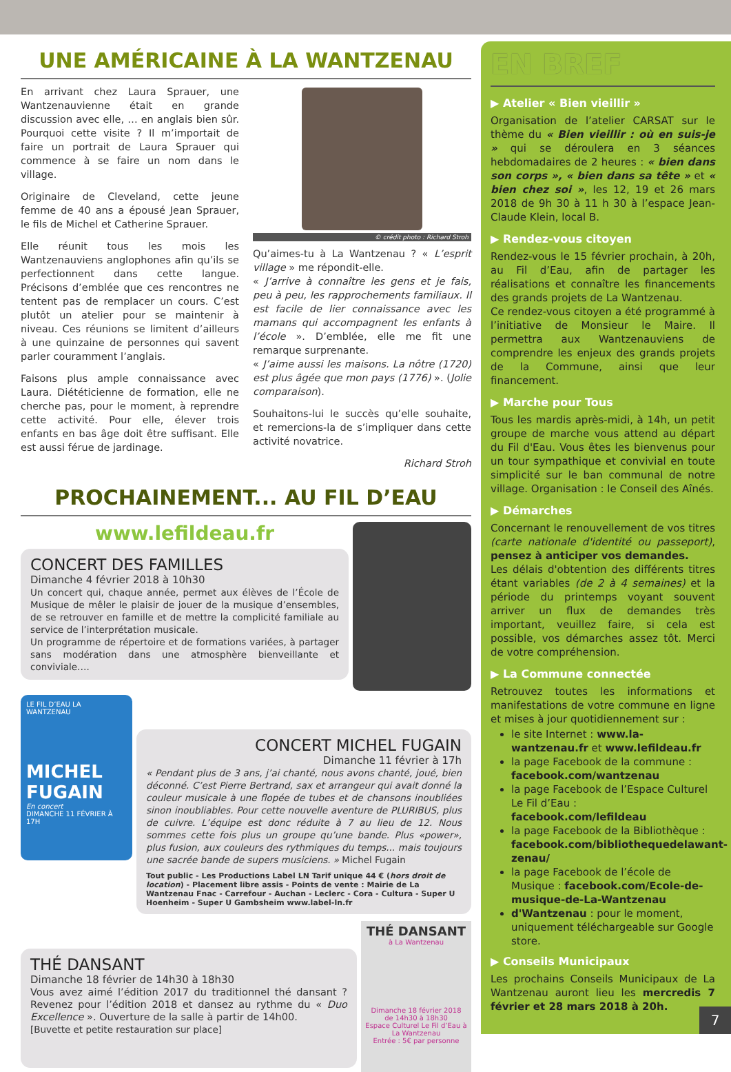UNE AMÉRICAINE À LA WANTZENAU
En arrivant chez Laura Sprauer, une Wantzenauvienne était en grande discussion avec elle, … en anglais bien sûr. Pourquoi cette visite ? Il m’importait de faire un portrait de Laura Sprauer qui commence à se faire un nom dans le village.
Originaire de Cleveland, cette jeune femme de 40 ans a épousé Jean Sprauer, le fils de Michel et Catherine Sprauer.
Elle réunit tous les mois les Wantzenauviens anglophones afin qu’ils se perfectionnent dans cette langue. Précisons d’emblée que ces rencontres ne tentent pas de remplacer un cours. C’est plutôt un atelier pour se maintenir à niveau. Ces réunions se limitent d’ailleurs à une quinzaine de personnes qui savent parler couramment l’anglais.
Faisons plus ample connaissance avec Laura. Diététicienne de formation, elle ne cherche pas, pour le moment, à reprendre cette activité. Pour elle, élever trois enfants en bas âge doit être suffisant. Elle est aussi férue de jardinage.
© crédit photo : Richard Stroh
Qu’aimes-tu à La Wantzenau ? « L’esprit village » me répondit-elle.
« J’arrive à connaître les gens et je fais, peu à peu, les rapprochements familiaux. Il est facile de lier connaissance avec les mamans qui accompagnent les enfants à l’école ». D’emblée, elle me fit une remarque surprenante.
« J’aime aussi les maisons. La nôtre (1720) est plus âgée que mon pays (1776) ». (Jolie comparaison).
Souhaitons-lui le succès qu’elle souhaite, et remercions-la de s’impliquer dans cette activité novatrice.
Richard Stroh
PROCHAINEMENT... AU FIL D’EAU
www.lefildeau.fr
CONCERT DES FAMILLES
Dimanche 4 février 2018 à 10h30
Un concert qui, chaque année, permet aux élèves de l’École de Musique de mêler le plaisir de jouer de la musique d’ensembles, de se retrouver en famille et de mettre la complicité familiale au service de l’interprétation musicale.
Un programme de répertoire et de formations variées, à partager sans modération dans une atmosphère bienveillante et conviviale….
LE FIL D’EAU LA WANTZENAU
MICHEL FUGAIN
En concert
DIMANCHE 11 FÉVRIER À 17H
CONCERT MICHEL FUGAIN
Dimanche 11 février à 17h
« Pendant plus de 3 ans, j’ai chanté, nous avons chanté, joué, bien déconné. C’est Pierre Bertrand, sax et arrangeur qui avait donné la couleur musicale à une flopée de tubes et de chansons inoubliées sinon inoubliables. Pour cette nouvelle aventure de PLURIBUS, plus de cuivre. L’équipe est donc réduite à 7 au lieu de 12. Nous sommes cette fois plus un groupe qu’une bande. Plus «power», plus fusion, aux couleurs des rythmiques du temps... mais toujours une sacrée bande de supers musiciens. » Michel Fugain
Tout public - Les Productions Label LN Tarif unique 44 € (hors droit de location) - Placement libre assis - Points de vente : Mairie de La Wantzenau Fnac - Carrefour - Auchan - Leclerc - Cora - Cultura - Super U Hoenheim - Super U Gambsheim www.label-ln.fr
THÉ DANSANT
Dimanche 18 février de 14h30 à 18h30
Vous avez aimé l’édition 2017 du traditionnel thé dansant ? Revenez pour l’édition 2018 et dansez au rythme du « Duo Excellence ». Ouverture de la salle à partir de 14h00.
[Buvette et petite restauration sur place]
THÉ DANSANT
à La Wantzenau
Dimanche 18 février 2018
de 14h30 à 18h30
Espace Culturel Le Fil d’Eau à La Wantzenau
Entrée : 5€ par personne
EN BREF
▶ Atelier « Bien vieillir »
Organisation de l’atelier CARSAT sur le thème du « Bien vieillir : où en suis-je » qui se déroulera en 3 séances hebdomadaires de 2 heures : « bien dans son corps », « bien dans sa tête » et « bien chez soi », les 12, 19 et 26 mars 2018 de 9h 30 à 11 h 30 à l’espace Jean-Claude Klein, local B.
▶ Rendez-vous citoyen
Rendez-vous le 15 février prochain, à 20h, au Fil d’Eau, afin de partager les réalisations et connaître les financements des grands projets de La Wantzenau.
Ce rendez-vous citoyen a été programmé à l’initiative de Monsieur le Maire. Il permettra aux Wantzenauviens de comprendre les enjeux des grands projets de la Commune, ainsi que leur financement.
▶ Marche pour Tous
Tous les mardis après-midi, à 14h, un petit groupe de marche vous attend au départ du Fil d'Eau. Vous êtes les bienvenus pour un tour sympathique et convivial en toute simplicité sur le ban communal de notre village. Organisation : le Conseil des Aînés.
▶ Démarches
Concernant le renouvellement de vos titres (carte nationale d'identité ou passeport), pensez à anticiper vos demandes.
Les délais d'obtention des différents titres étant variables (de 2 à 4 semaines) et la période du printemps voyant souvent arriver un flux de demandes très important, veuillez faire, si cela est possible, vos démarches assez tôt. Merci de votre compréhension.
▶ La Commune connectée
Retrouvez toutes les informations et manifestations de votre commune en ligne et mises à jour quotidiennement sur :
le site Internet : www.la-wantzenau.fr et www.lefildeau.fr
la page Facebook de la commune : facebook.com/wantzenau
la page Facebook de l’Espace Culturel Le Fil d’Eau : facebook.com/lefildeau
la page Facebook de la Bibliothèque : facebook.com/bibliothequedelawant-zenau/
la page Facebook de l’école de Musique : facebook.com/Ecole-de-musique-de-La-Wantzenau
d'Wantzenau : pour le moment, uniquement téléchargeable sur Google store.
▶ Conseils Municipaux
Les prochains Conseils Municipaux de La Wantzenau auront lieu les mercredis 7 février et 28 mars 2018 à 20h.
7